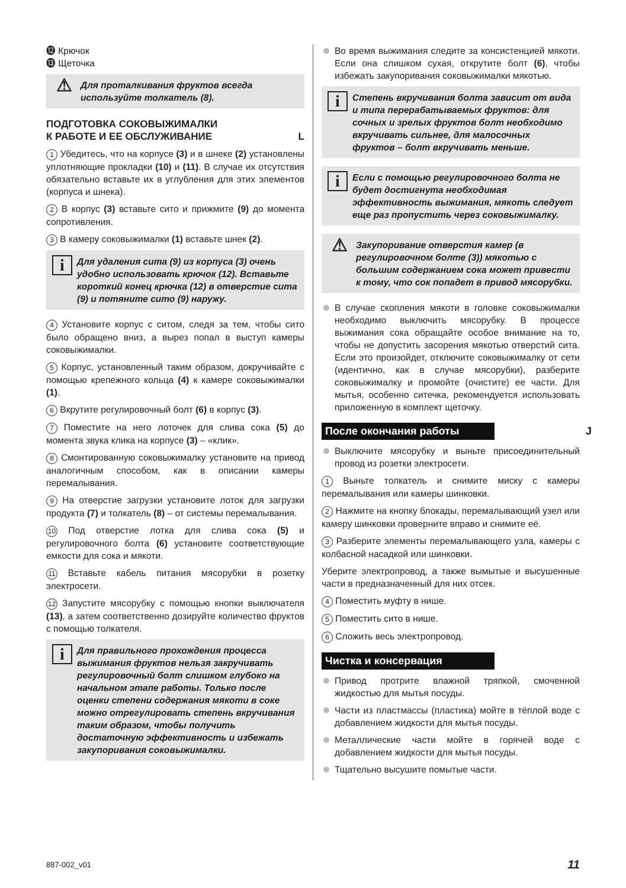⓬ Крючок
⓭ Щеточка
⚠ Для проталкивания фруктов всегда используйте толкатель (8).
ПОДГОТОВКА СОКОВЫЖИМАЛКИ
К РАБОТЕ И ЕЕ ОБСЛУЖИВАНИЕ L
1 Убедитесь, что на корпусе (3) и в шнеке (2) установлены уплотняющие прокладки (10) и (11). В случае их отсутствия обязательно вставьте их в углубления для этих элементов (корпуса и шнека).
2 В корпус (3) вставьте сито и прижмите (9) до момента сопротивления.
3 В камеру соковыжималки (1) вставьте шнек (2).
i Для удаления сита (9) из корпуса (3) очень удобно использовать крючок (12). Вставьте короткий конец крючка (12) в отверстие сита (9) и потяните сито (9) наружу.
4 Установите корпус с ситом, следя за тем, чтобы сито было обращено вниз, а вырез попал в выступ камеры соковыжималки.
5 Корпус, установленный таким образом, докручивайте с помощью крепежного кольца (4) к камере соковыжималки (1).
6 Вкрутите регулировочный болт (6) в корпус (3).
7 Поместите на него лоточек для слива сока (5) до момента звука клика на корпусе (3) – «клик».
8 Смонтированную соковыжималку установите на привод аналогичным способом, как в описании камеры перемалывания.
9 На отверстие загрузки установите лоток для загрузки продукта (7) и толкатель (8) – от системы перемалывания.
10 Под отверстие лотка для слива сока (5) и регулировочного болта (6) установите соответствующие емкости для сока и мякоти.
11 Вставьте кабель питания мясорубки в розетку электросети.
12 Запустите мясорубку с помощью кнопки выключателя (13), а затем соответственно дозируйте количество фруктов с помощью толкателя.
i Для правильного прохождения процесса выжимания фруктов нельзя закручивать регулировочный болт слишком глубоко на начальном этапе работы. Только после оценки степени содержания мякоти в соке можно отрегулировать степень вкручивания таким образом, чтобы получить достаточную эффективность и избежать закупоривания соковыжималки.
Во время выжимания следите за консистенцией мякоти. Если она слишком сухая, открутите болт (6), чтобы избежать закупоривания соковыжималки мякотью.
i Степень вкручивания болта зависит от вида и типа перерабатываемых фруктов: для сочных и зрелых фруктов болт необходимо вкручивать сильнее, для малосочных фруктов – болт вкручивать меньше.
i Если с помощью регулировочного болта не будет достигнута необходимая эффективность выжимания, мякоть следует еще раз пропустить через соковыжималку.
⚠ Закупоривание отверстия камер (в регулировочном болте (3)) мякотью с большим содержанием сока может привести к тому, что сок попадет в привод мясорубки.
В случае скопления мякоти в головке соковыжималки необходимо выключить мясорубку. В процессе выжимания сока обращайте особое внимание на то, чтобы не допустить засорения мякотью отверстий сита. Если это произойдет, отключите соковыжималку от сети (идентично, как в случае мясорубки), разберите соковыжималку и промойте (очистите) ее части. Для мытья, особенно ситечка, рекомендуется использовать приложенную в комплект щеточку.
После окончания работы J
Выключите мясорубку и выньте присоединительный провод из розетки электросети.
1 Выньте толкатель и снимите миску с камеры перемалывания или камеры шинковки.
2 Нажмите на кнопку блокады, перемалывающий узел или камеру шинковки проверните вправо и снимите её.
3 Разберите элементы перемалывающего узла, камеры с колбасной насадкой или шинковки.
Уберите электропровод, а также вымытые и высушенные части в предназначенный для них отсек.
4 Поместить муфту в нише.
5 Поместить сито в нише.
6 Сложить весь электропровод.
Чистка и консервация
Привод протрите влажной тряпкой, смоченной жидкостью для мытья посуды.
Части из пластмассы (пластика) мойте в тёплой воде с добавлением жидкости для мытья посуды.
Металлические части мойте в горячей воде с добавлением жидкости для мытья посуды.
Тщательно высушите помытые части.
887-002_v01 11